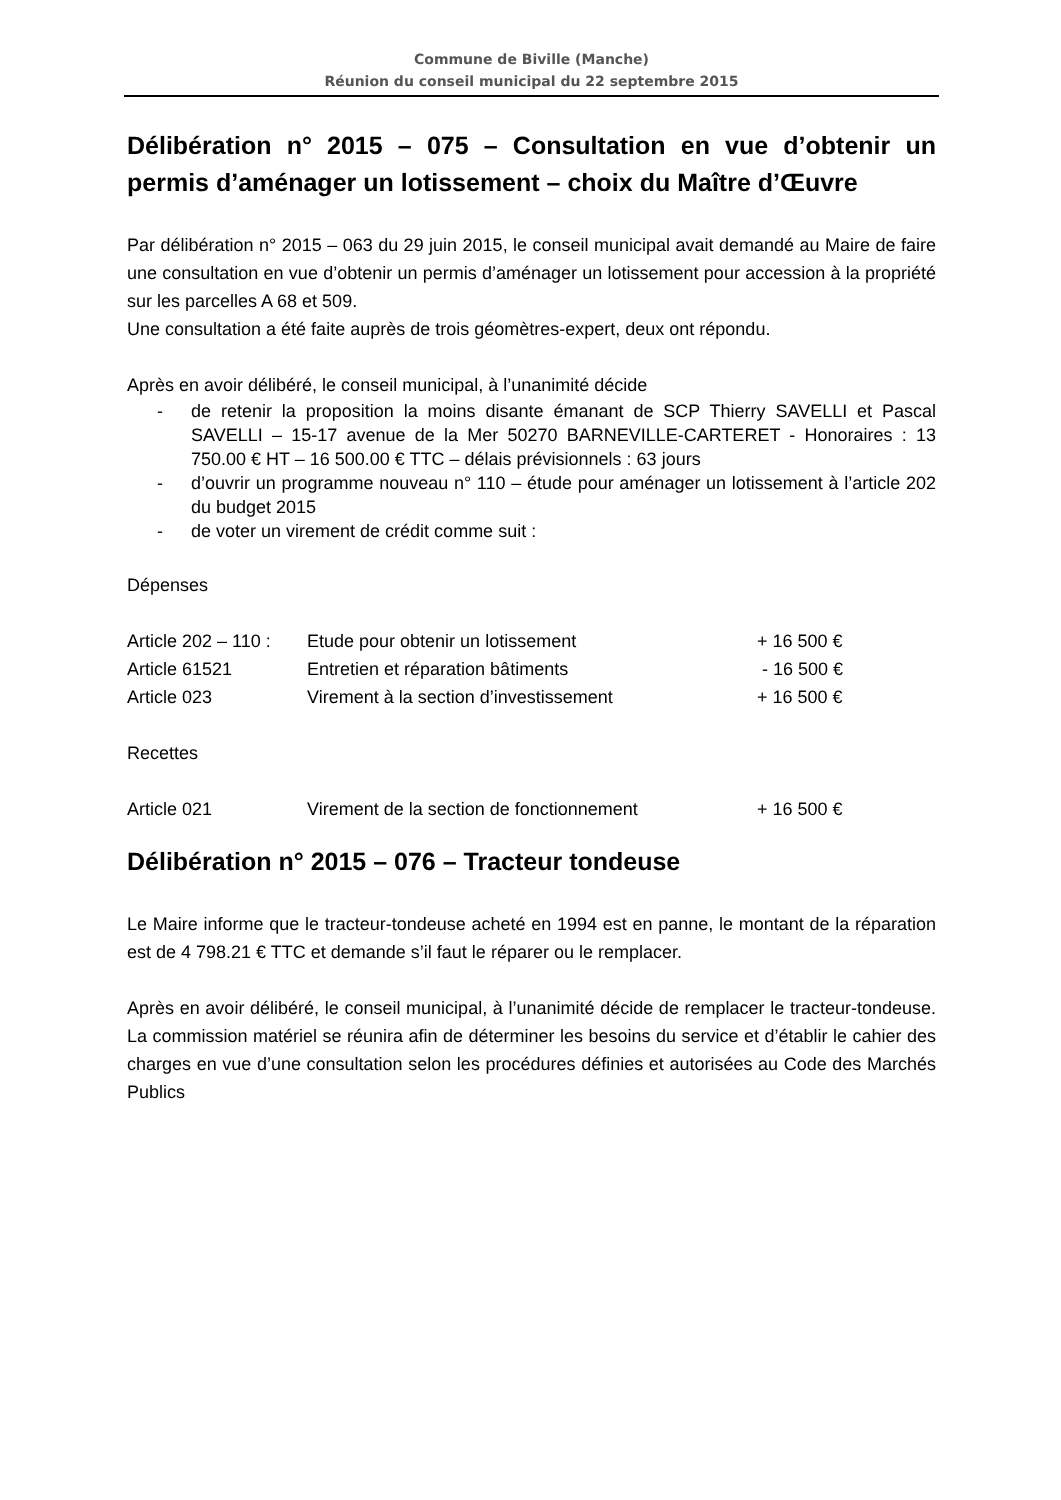Commune de Biville (Manche)
Réunion du conseil municipal du 22 septembre 2015
Délibération n° 2015 – 075 – Consultation en vue d’obtenir un permis d’aménager un lotissement – choix du Maître d’Œuvre
Par délibération n° 2015 – 063 du 29 juin 2015, le conseil municipal avait demandé au Maire de faire une consultation en vue d’obtenir un permis d’aménager un lotissement pour accession à la propriété sur les parcelles A 68 et 509.
Une consultation a été faite auprès de trois géomètres-expert, deux ont répondu.
Après en avoir délibéré, le conseil municipal, à l’unanimité décide
- de retenir la proposition la moins disante émanant de SCP Thierry SAVELLI et Pascal SAVELLI – 15-17 avenue de la Mer 50270 BARNEVILLE-CARTERET - Honoraires : 13 750.00 € HT – 16 500.00 € TTC – délais prévisionnels : 63 jours
- d’ouvrir un programme nouveau n° 110 – étude pour aménager un lotissement à l’article 202 du budget 2015
- de voter un virement de crédit comme suit :
Dépenses
| Article 202 – 110 : | Etude pour obtenir un lotissement | + 16 500 € |
| Article 61521 | Entretien et réparation bâtiments | - 16 500 € |
| Article 023 | Virement à la section d’investissement | + 16 500 € |
Recettes
| Article 021 | Virement de la section de fonctionnement | + 16 500 € |
Délibération n° 2015 – 076 – Tracteur tondeuse
Le Maire informe que le tracteur-tondeuse acheté en 1994 est en panne, le montant de la réparation est de 4 798.21 € TTC et demande s’il faut le réparer ou le remplacer.
Après en avoir délibéré, le conseil municipal, à l’unanimité décide de remplacer le tracteur-tondeuse. La commission matériel se réunira afin de déterminer les besoins du service et d’établir le cahier des charges en vue d’une consultation selon les procédures définies et autorisées au Code des Marchés Publics